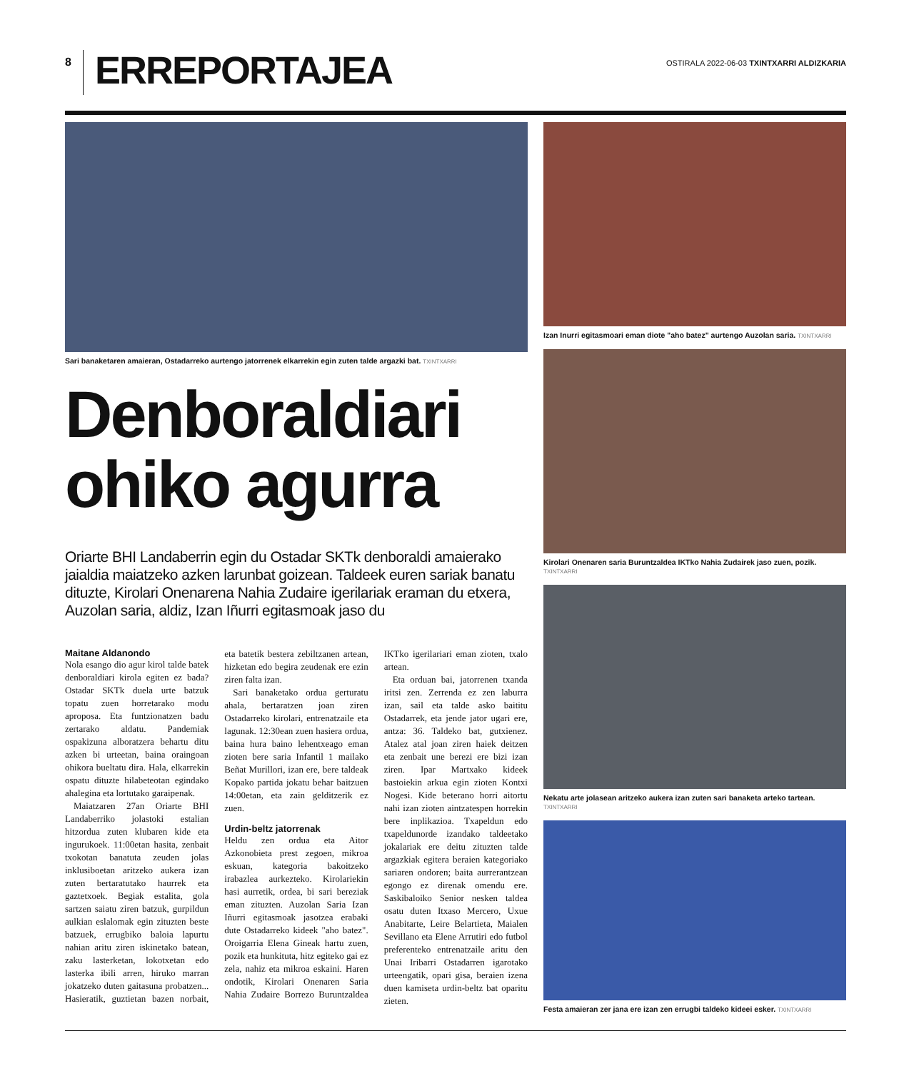8
ERREPORTAJEA
OSTIRALA 2022-06-03 TXINTXARRI ALDIZKARIA
Sari banaketaren amaieran, Ostadarreko aurtengo jatorrenek elkarrekin egin zuten talde argazki bat. TXINTXARRI
Denboraldiari ohiko agurra
Oriarte BHI Landaberrin egin du Ostadar SKTk denboraldi amaierako jaialdia maiatzeko azken larunbat goizean. Taldeek euren sariak banatu dituzte, Kirolari Onenarena Nahia Zudaire igerilariak eraman du etxera, Auzolan saria, aldiz, Izan Iñurri egitasmoak jaso du
Maitane Aldanondo
Nola esango dio agur kirol talde batek denboraldiari kirola egiten ez bada? Ostadar SKTk duela urte batzuk topatu zuen horretarako modu apropos­a. Eta funtzionatzen badu zertarako aldatu. Pandemiak ospakizuna alboratzera behartu ditu azken bi urteetan, baina oraingoan ohikora bueltatu dira. Hala, elkarrekin ospatu dituzte hilabeteotan egindako ahalegina eta lortutako garaipenak.
Maiatzaren 27an Oriarte BHI Landaberriko jolastoki estalian hitzordua zuten klubaren kide eta ingurukoek. 11:00etan hasita, zenbait txokotan banatuta zeuden jolas inklusiboetan aritzeko aukera izan zuten bertaratutako haurrek eta gaztetxoek. Begiak estalita, gola sartzen saiatu ziren batzuk, gurpildun aulkian eslalomak egin zituzten beste batzuek, errugbiko baloia lapurtu nahian aritu ziren iskinetako batean, zaku lasterketan, lokotxetan edo lasterka ibili arren, hiruko marran jokatzeko duten gaitasuna probatzen... Hasieratik, guztietan bazen norbait, eta batetik bestera zebiltzanen artean, hizketan edo begira zeudenak ere ezin ziren falta izan.
Sari banaketako ordua gerturatu ahala, bertaratzen joan ziren Ostadarreko kirolari, entrenatzaile eta lagunak. 12:30ean zuen hasiera ordua, baina hura baino lehentxeago eman zioten bere saria Infantil 1 mailako Beñat Murillori, izan ere, bere taldeak Kopako partida jokatu behar baitzuen 14:00etan, eta zain gelditzerik ez zuen.
Urdin-beltz jatorrenak
Heldu zen ordua eta Aitor Azkonobieta prest zegoen, mikroa eskuan, kategoria bakoitzeko irabazlea aurkezteko. Kirolariekin hasi aurretik, ordea, bi sari bereziak eman zituzten. Auzolan Saria Izan Iñurri egitasmoak jasotzea erabaki dute Ostadarreko kideek "aho batez". Oroigarria Elena Gineak hartu zuen, pozik eta hunkituta, hitz egiteko gai ez zela, nahiz eta mikroa eskaini. Haren ondotik, Kirolari Onenaren Saria Nahia Zudaire Borrezo Buruntzaldea IKTko igerilariari eman zioten, txalo artean.
Eta orduan bai, jatorrenen txanda iritsi zen. Zerrenda ez zen laburra izan, sail eta talde asko baititu Ostadarrek, eta jende jator ugari ere, antza: 36. Taldeko bat, gutxienez. Atalez atal joan ziren haiek deitzen eta zenbait une berezi ere bizi izan ziren. Ipar Martxako kideek bastoiekin arkua egin zioten Kontxi Nogesi. Kide beterano horri aitortu nahi izan zioten aintzatespen horrekin bere inplikazioa. Txapeldun edo txapeldunorde izandako taldeetako jokalariak ere deitu zituzten talde argazkiak egitera beraien kategoriako sariaren ondoren; baita aurrerantzean egongo ez direnak omendu ere. Saskibaloiko Senior nesken taldea osatu duten Itxaso Mercero, Uxue Anabitarte, Leire Belartieta, Maialen Sevillano eta Elene Arrutiri edo futbol preferenteko entrenatzaile aritu den Unai Iribarri Ostadarren igarotako urteengatik, opari gisa, beraien izena duen kamiseta urdin-beltz bat oparitu zieten.
Izan Inurri egitasmoari eman diote "aho batez" aurtengo Auzolan saria. TXINTXARRI
Kirolari Onenaren saria Buruntzaldea IKTko Nahia Zudairek jaso zuen, pozik. TXINTXARRI
Nekatu arte jolasean aritzeko aukera izan zuten sari banaketa arteko tartean. TXINTXARRI
Festa amaieran zer jana ere izan zen errugbi taldeko kideei esker. TXINTXARRI